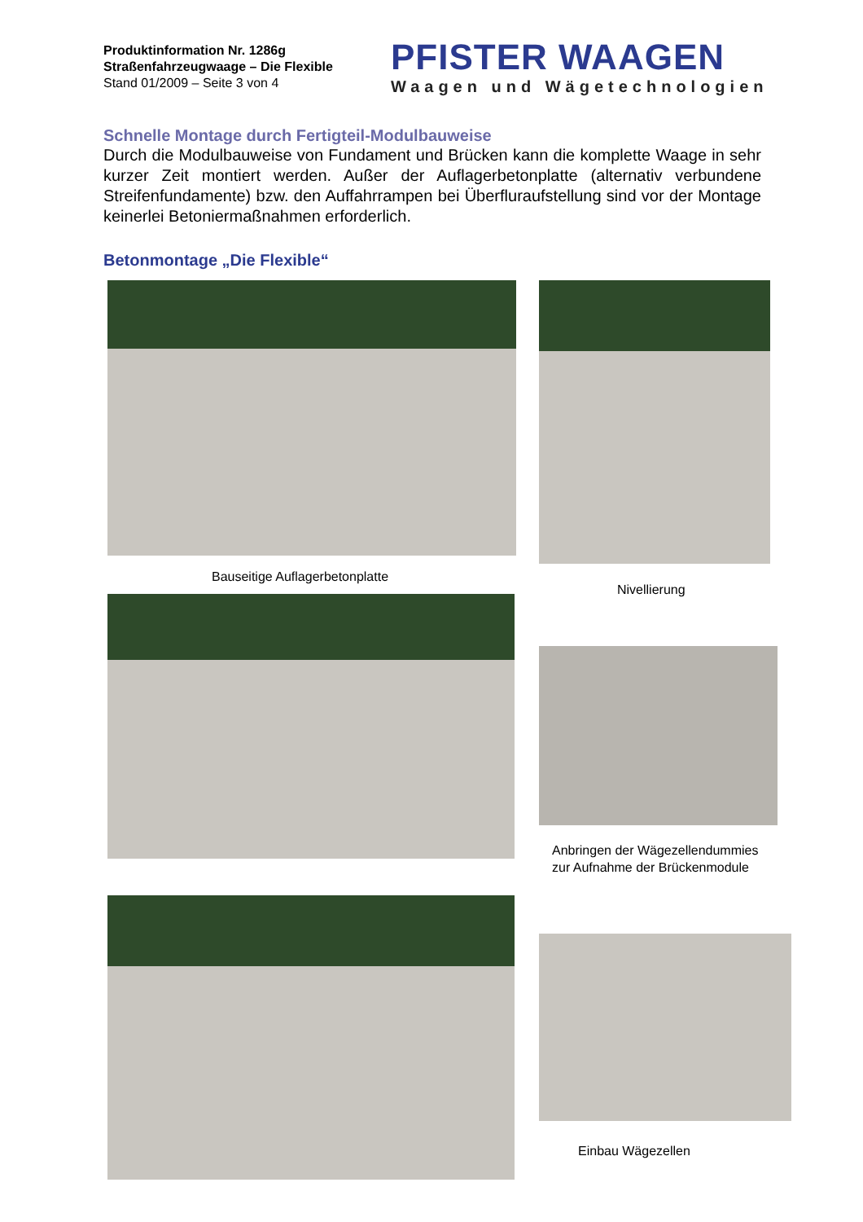Produktinformation Nr. 1286g
Straßenfahrzeugwaage – Die Flexible
Stand 01/2009 – Seite 3 von 4
PFISTER WAAGEN
Waagen und Wägetechnologien
Schnelle Montage durch Fertigteil-Modulbauweise
Durch die Modulbauweise von Fundament und Brücken kann die komplette Waage in sehr kurzer Zeit montiert werden. Außer der Auflagerbetonplatte (alternativ verbundene Streifenfundamente) bzw. den Auffahrrampen bei Überfluraufstellung sind vor der Montage keinerlei Betoniermaßnahmen erforderlich.
Betonmontage „Die Flexible“
Bauseitige Auflagerbetonplatte
Nivellierung
Anbringen der Wägezellendummies
zur Aufnahme der Brückenmodule
Einbau Wägezellen